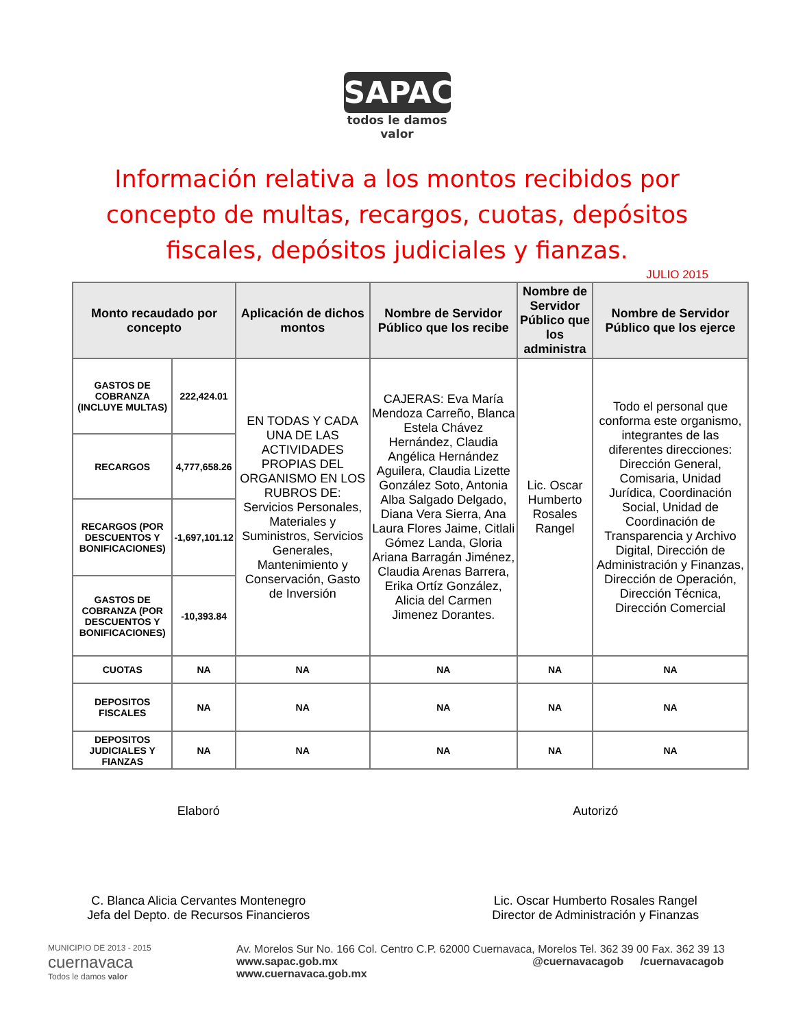SAPAC
todos le damos
valor
Información relativa a los montos recibidos por concepto de multas, recargos, cuotas, depósitos fiscales, depósitos judiciales y fianzas.
JULIO 2015
| Monto recaudado por concepto | | Aplicación de dichos montos | Nombre de Servidor Público que los recibe | Nombre de Servidor Público que los administra | Nombre de Servidor Público que los ejerce |
| --- | --- | --- | --- | --- | --- |
| GASTOS DE COBRANZA (INCLUYE MULTAS) | 222,424.01 | EN TODAS Y CADA UNA DE LAS ACTIVIDADES PROPIAS DEL ORGANISMO EN LOS RUBROS DE: Servicios Personales, Materiales y Suministros, Servicios Generales, Mantenimiento y Conservación, Gasto de Inversión | CAJERAS: Eva María Mendoza Carreño, Blanca Estela Chávez Hernández, Claudia Angélica Hernández Aguilera, Claudia Lizette González Soto, Antonia Alba Salgado Delgado, Diana Vera Sierra, Ana Laura Flores Jaime, Citlali Gómez Landa, Gloria Ariana Barragán Jiménez, Claudia Arenas Barrera, Erika Ortíz González, Alicia del Carmen Jimenez Dorantes. | Lic. Oscar Humberto Rosales Rangel | Todo el personal que conforma este organismo, integrantes de las diferentes direcciones: Dirección General, Comisaria, Unidad Jurídica, Coordinación Social, Unidad de Coordinación de Transparencia y Archivo Digital, Dirección de Administración y Finanzas, Dirección de Operación, Dirección Técnica, Dirección Comercial |
| RECARGOS | 4,777,658.26 | | | | |
| RECARGOS (POR DESCUENTOS Y BONIFICACIONES) | -1,697,101.12 | | | | |
| GASTOS DE COBRANZA (POR DESCUENTOS Y BONIFICACIONES) | -10,393.84 | | | | |
| CUOTAS | NA | NA | NA | NA | NA |
| DEPOSITOS FISCALES | NA | NA | NA | NA | NA |
| DEPOSITOS JUDICIALES Y FIANZAS | NA | NA | NA | NA | NA |
Elaboró Autorizó
C. Blanca Alicia Cervantes Montenegro
Jefa del Depto. de Recursos Financieros
Lic. Oscar Humberto Rosales Rangel
Director de Administración y Finanzas
MUNICIPIO DE 2013 - 2015
cuernavaca
Todos le damos valor
Av. Morelos Sur No. 166 Col. Centro C.P. 62000 Cuernavaca, Morelos Tel. 362 39 00 Fax. 362 39 13
www.sapac.gob.mx @cuernavacagob /cuernavacagob
www.cuernavaca.gob.mx